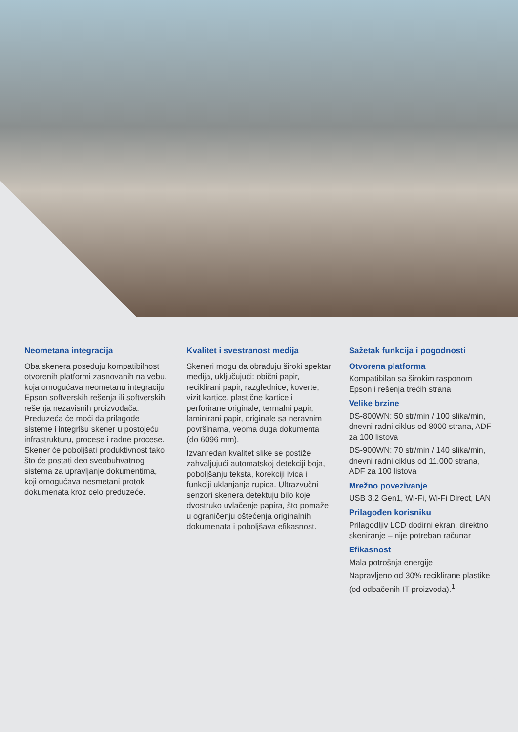Neometana integracija
Oba skenera poseduju kompatibilnost otvorenih platformi zasnovanih na vebu, koja omogućava neometanu integraciju Epson softverskih rešenja ili softverskih rešenja nezavisnih proizvođača. Preduzeća će moći da prilagode sisteme i integrišu skener u postojeću infrastrukturu, procese i radne procese. Skener će poboljšati produktivnost tako što će postati deo sveobuhvatnog sistema za upravljanje dokumentima, koji omogućava nesmetani protok dokumenata kroz celo preduzeće.
Kvalitet i svestranost medija
Skeneri mogu da obrađuju široki spektar medija, uključujući: obični papir, reciklirani papir, razglednice, koverte, vizit kartice, plastične kartice i perforirane originale, termalni papir, laminirani papir, originale sa neravnim površinama, veoma duga dokumenta (do 6096 mm).
Izvanredan kvalitet slike se postiže zahvaljujući automatskoj detekciji boja, poboljšanju teksta, korekciji ivica i funkciji uklanjanja rupica. Ultrazvučni senzori skenera detektuju bilo koje dvostruko uvlačenje papira, što pomaže u ograničenju oštećenja originalnih dokumenata i poboljšava efikasnost.
Sažetak funkcija i pogodnosti
Otvorena platforma
Kompatibilan sa širokim rasponom Epson i rešenja trećih strana
Velike brzine
DS-800WN: 50 str/min / 100 slika/min, dnevni radni ciklus od 8000 strana, ADF za 100 listova
DS-900WN: 70 str/min / 140 slika/min, dnevni radni ciklus od 11.000 strana, ADF za 100 listova
Mrežno povezivanje
USB 3.2 Gen1, Wi-Fi, Wi-Fi Direct, LAN
Prilagođen korisniku
Prilagodljiv LCD dodirni ekran, direktno skeniranje – nije potreban računar
Efikasnost
Mala potrošnja energije
Napravljeno od 30% reciklirane plastike (od odbačenih IT proizvoda).<sup>1</sup>